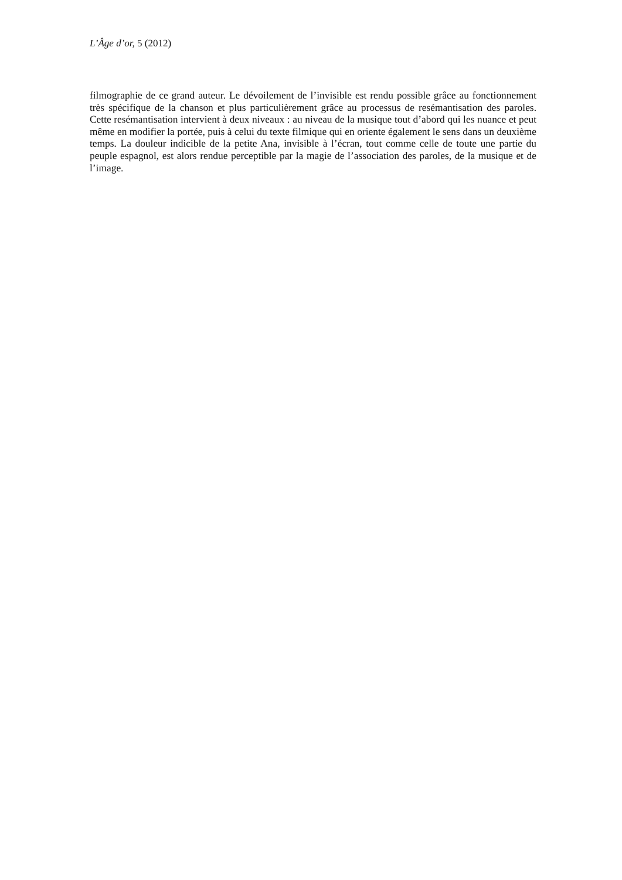L’Âge d’or, 5 (2012)
filmographie de ce grand auteur. Le dévoilement de l’invisible est rendu possible grâce au fonctionnement très spécifique de la chanson et plus particulièrement grâce au processus de resémantisation des paroles. Cette resémantisation intervient à deux niveaux : au niveau de la musique tout d’abord qui les nuance et peut même en modifier la portée, puis à celui du texte filmique qui en oriente également le sens dans un deuxième temps. La douleur indicible de la petite Ana, invisible à l’écran, tout comme celle de toute une partie du peuple espagnol, est alors rendue perceptible par la magie de l’association des paroles, de la musique et de l’image.